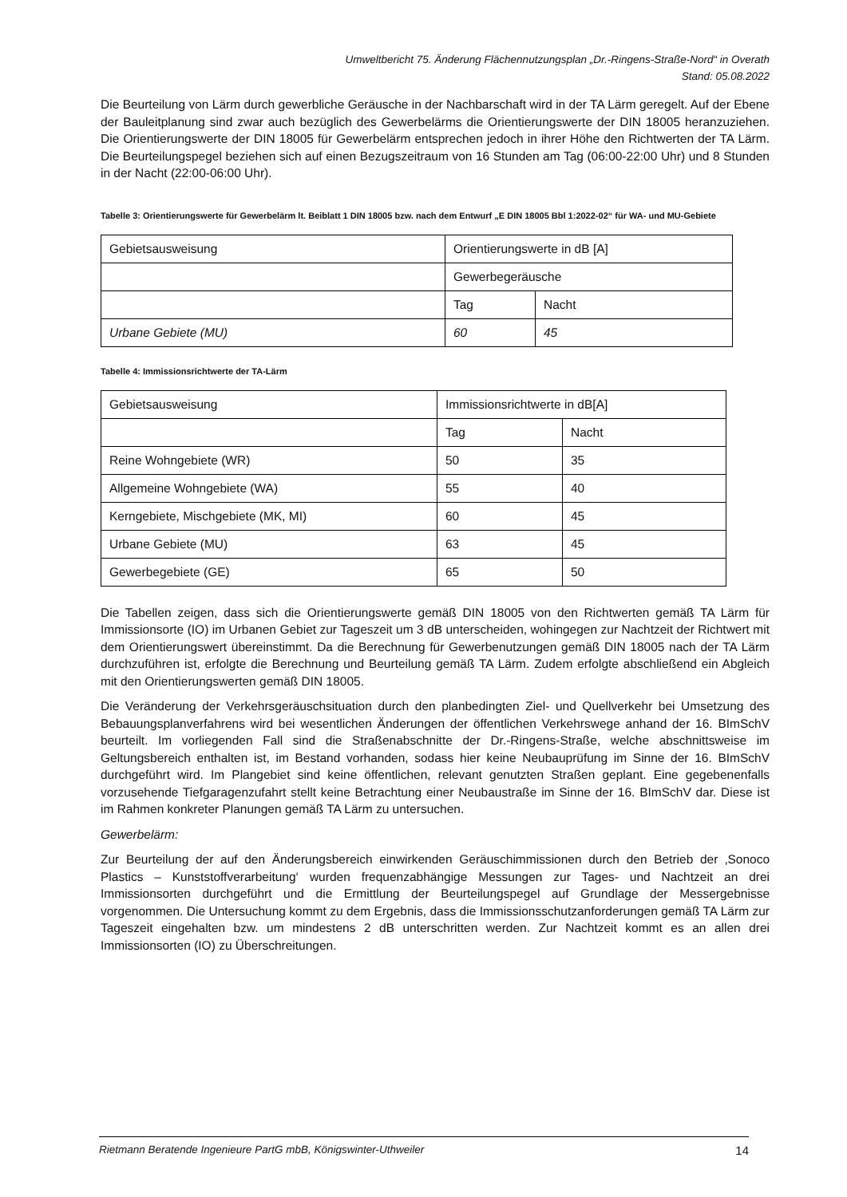Umweltbericht 75. Änderung Flächennutzungsplan „Dr.-Ringens-Straße-Nord“ in Overath
Stand: 05.08.2022
Die Beurteilung von Lärm durch gewerbliche Geräusche in der Nachbarschaft wird in der TA Lärm geregelt. Auf der Ebene der Bauleitplanung sind zwar auch bezüglich des Gewerbelärms die Orientierungswerte der DIN 18005 heranzuziehen. Die Orientierungswerte der DIN 18005 für Gewerbelärm entsprechen jedoch in ihrer Höhe den Richtwerten der TA Lärm. Die Beurteilungspegel beziehen sich auf einen Bezugszeitraum von 16 Stunden am Tag (06:00-22:00 Uhr) und 8 Stunden in der Nacht (22:00-06:00 Uhr).
Tabelle 3: Orientierungswerte für Gewerbelärm lt. Beiblatt 1 DIN 18005 bzw. nach dem Entwurf „E DIN 18005 Bbl 1:2022-02“ für WA- und MU-Gebiete
| Gebietsausweisung | Orientierungswerte in dB [A] | |
| | Gewerbegeräusche | |
| | Tag | Nacht |
| Urbane Gebiete (MU) | 60 | 45 |
Tabelle 4: Immissionsrichtwerte der TA-Lärm
| Gebietsausweisung | Immissionsrichtwerte in dB[A] | |
| | Tag | Nacht |
| Reine Wohngebiete (WR) | 50 | 35 |
| Allgemeine Wohngebiete (WA) | 55 | 40 |
| Kerngebiete, Mischgebiete (MK, MI) | 60 | 45 |
| Urbane Gebiete (MU) | 63 | 45 |
| Gewerbegebiete (GE) | 65 | 50 |
Die Tabellen zeigen, dass sich die Orientierungswerte gemäß DIN 18005 von den Richtwerten gemäß TA Lärm für Immissionsorte (IO) im Urbanen Gebiet zur Tageszeit um 3 dB unterscheiden, wohingegen zur Nachtzeit der Richtwert mit dem Orientierungswert übereinstimmt. Da die Berechnung für Gewerbenutzungen gemäß DIN 18005 nach der TA Lärm durchzuführen ist, erfolgte die Berechnung und Beurteilung gemäß TA Lärm. Zudem erfolgte abschließend ein Abgleich mit den Orientierungswerten gemäß DIN 18005.
Die Veränderung der Verkehrsgeräuschsituation durch den planbedingten Ziel- und Quellverkehr bei Umsetzung des Bebauungsplanverfahrens wird bei wesentlichen Änderungen der öffentlichen Verkehrswege anhand der 16. BImSchV beurteilt. Im vorliegenden Fall sind die Straßenabschnitte der Dr.-Ringens-Straße, welche abschnittsweise im Geltungsbereich enthalten ist, im Bestand vorhanden, sodass hier keine Neubauprüfung im Sinne der 16. BImSchV durchgeführt wird. Im Plangebiet sind keine öffentlichen, relevant genutzten Straßen geplant. Eine gegebenenfalls vorzusehende Tiefgaragenzufahrt stellt keine Betrachtung einer Neubaustraße im Sinne der 16. BImSchV dar. Diese ist im Rahmen konkreter Planungen gemäß TA Lärm zu untersuchen.
Gewerbelärm:
Zur Beurteilung der auf den Änderungsbereich einwirkenden Geräuschimmissionen durch den Betrieb der ‚Sonoco Plastics – Kunststoffverarbeitung‘ wurden frequenzabhängige Messungen zur Tages- und Nachtzeit an drei Immissionsorten durchgeführt und die Ermittlung der Beurteilungspegel auf Grundlage der Messergebnisse vorgenommen. Die Untersuchung kommt zu dem Ergebnis, dass die Immissionsschutzanforderungen gemäß TA Lärm zur Tageszeit eingehalten bzw. um mindestens 2 dB unterschritten werden. Zur Nachtzeit kommt es an allen drei Immissionsorten (IO) zu Überschreitungen.
Rietmann Beratende Ingenieure PartG mbB, Königswinter-Uthweiler 14